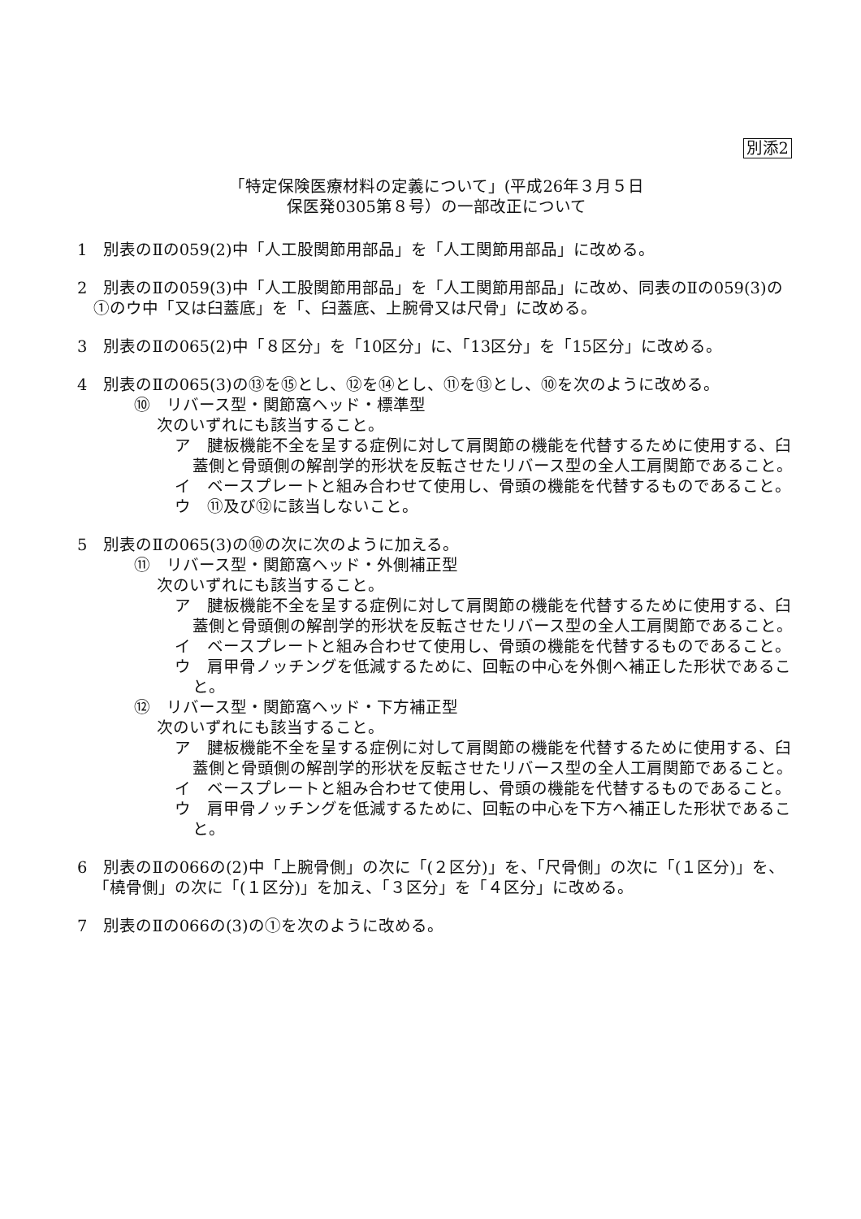別添2
「特定保険医療材料の定義について」(平成26年３月５日
保医発0305第８号）の一部改正について
1　別表のⅡの059(2)中「人工股関節用部品」を「人工関節用部品」に改める。
2　別表のⅡの059(3)中「人工股関節用部品」を「人工関節用部品」に改め、同表のⅡの059(3)の①のウ中「又は臼蓋底」を「、臼蓋底、上腕骨又は尺骨」に改める。
3　別表のⅡの065(2)中「８区分」を「10区分」に、「13区分」を「15区分」に改める。
4　別表のⅡの065(3)の⑬を⑮とし、⑫を⑭とし、⑪を⑬とし、⑩を次のように改める。
⑩　リバース型・関節窩ヘッド・標準型
次のいずれにも該当すること。
ア　腱板機能不全を呈する症例に対して肩関節の機能を代替するために使用する、臼蓋側と骨頭側の解剖学的形状を反転させたリバース型の全人工肩関節であること。
イ　ベースプレートと組み合わせて使用し、骨頭の機能を代替するものであること。
ウ　⑪及び⑫に該当しないこと。
5　別表のⅡの065(3)の⑩の次に次のように加える。
⑪　リバース型・関節窩ヘッド・外側補正型
次のいずれにも該当すること。
ア　腱板機能不全を呈する症例に対して肩関節の機能を代替するために使用する、臼蓋側と骨頭側の解剖学的形状を反転させたリバース型の全人工肩関節であること。
イ　ベースプレートと組み合わせて使用し、骨頭の機能を代替するものであること。
ウ　肩甲骨ノッチングを低減するために、回転の中心を外側へ補正した形状であること。
⑫　リバース型・関節窩ヘッド・下方補正型
次のいずれにも該当すること。
ア　腱板機能不全を呈する症例に対して肩関節の機能を代替するために使用する、臼蓋側と骨頭側の解剖学的形状を反転させたリバース型の全人工肩関節であること。
イ　ベースプレートと組み合わせて使用し、骨頭の機能を代替するものであること。
ウ　肩甲骨ノッチングを低減するために、回転の中心を下方へ補正した形状であること。
6　別表のⅡの066の(2)中「上腕骨側」の次に「(２区分)」を、「尺骨側」の次に「(１区分)」を、「橈骨側」の次に「(１区分)」を加え、「３区分」を「４区分」に改める。
7　別表のⅡの066の(3)の①を次のように改める。